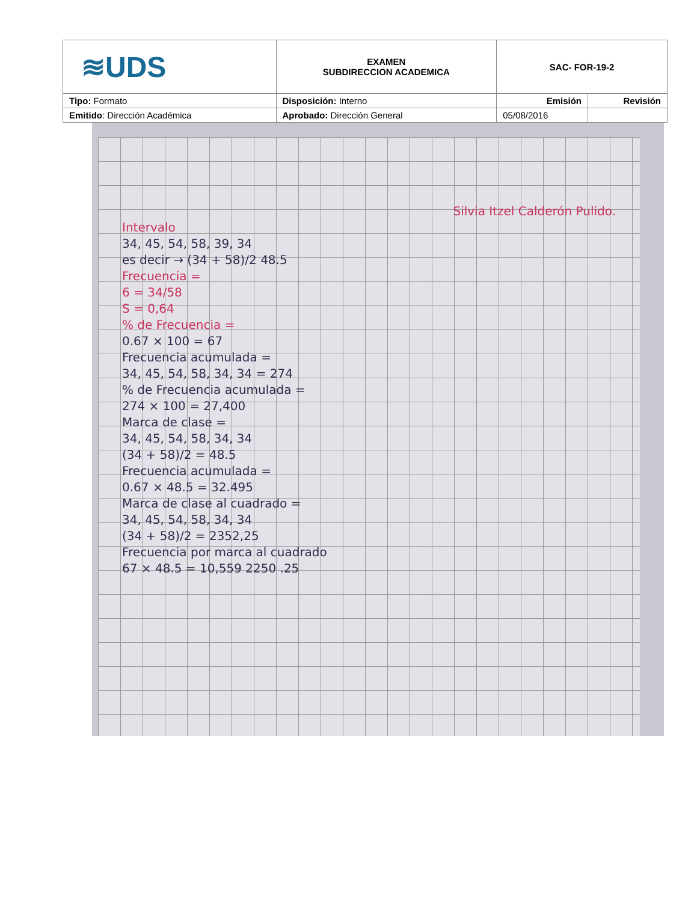| ≋UDS | EXAMEN SUBDIRECCION ACADEMICA | SAC- FOR-19-2 | |
| Tipo: Formato | Disposición: Interno | Emisión | Revisión |
| Emitido : Dirección Académica | Aprobado: Dirección General | 05/08/2016 | |
Silvia Itzel Calderón Pulido.
Intervalo
34, 45, 54, 58, 39, 34
es decir → (34 + 58)/2 48.5
Frecuencia =
6 = 34/58
S = 0,64
% de Frecuencia =
0.67 × 100 = 67
Frecuencia acumulada =
34, 45, 54, 58, 34, 34 = 274
% de Frecuencia acumulada =
274 × 100 = 27,400
Marca de clase =
34, 45, 54, 58, 34, 34
(34 + 58)/2 = 48.5
Frecuencia acumulada =
0.67 × 48.5 = 32.495
Marca de clase al cuadrado =
34, 45, 54, 58, 34, 34
(34 + 58)/2 = 2352,25
Frecuencia por marca al cuadrado
67 × 48.5 = 10,559 2250 .25